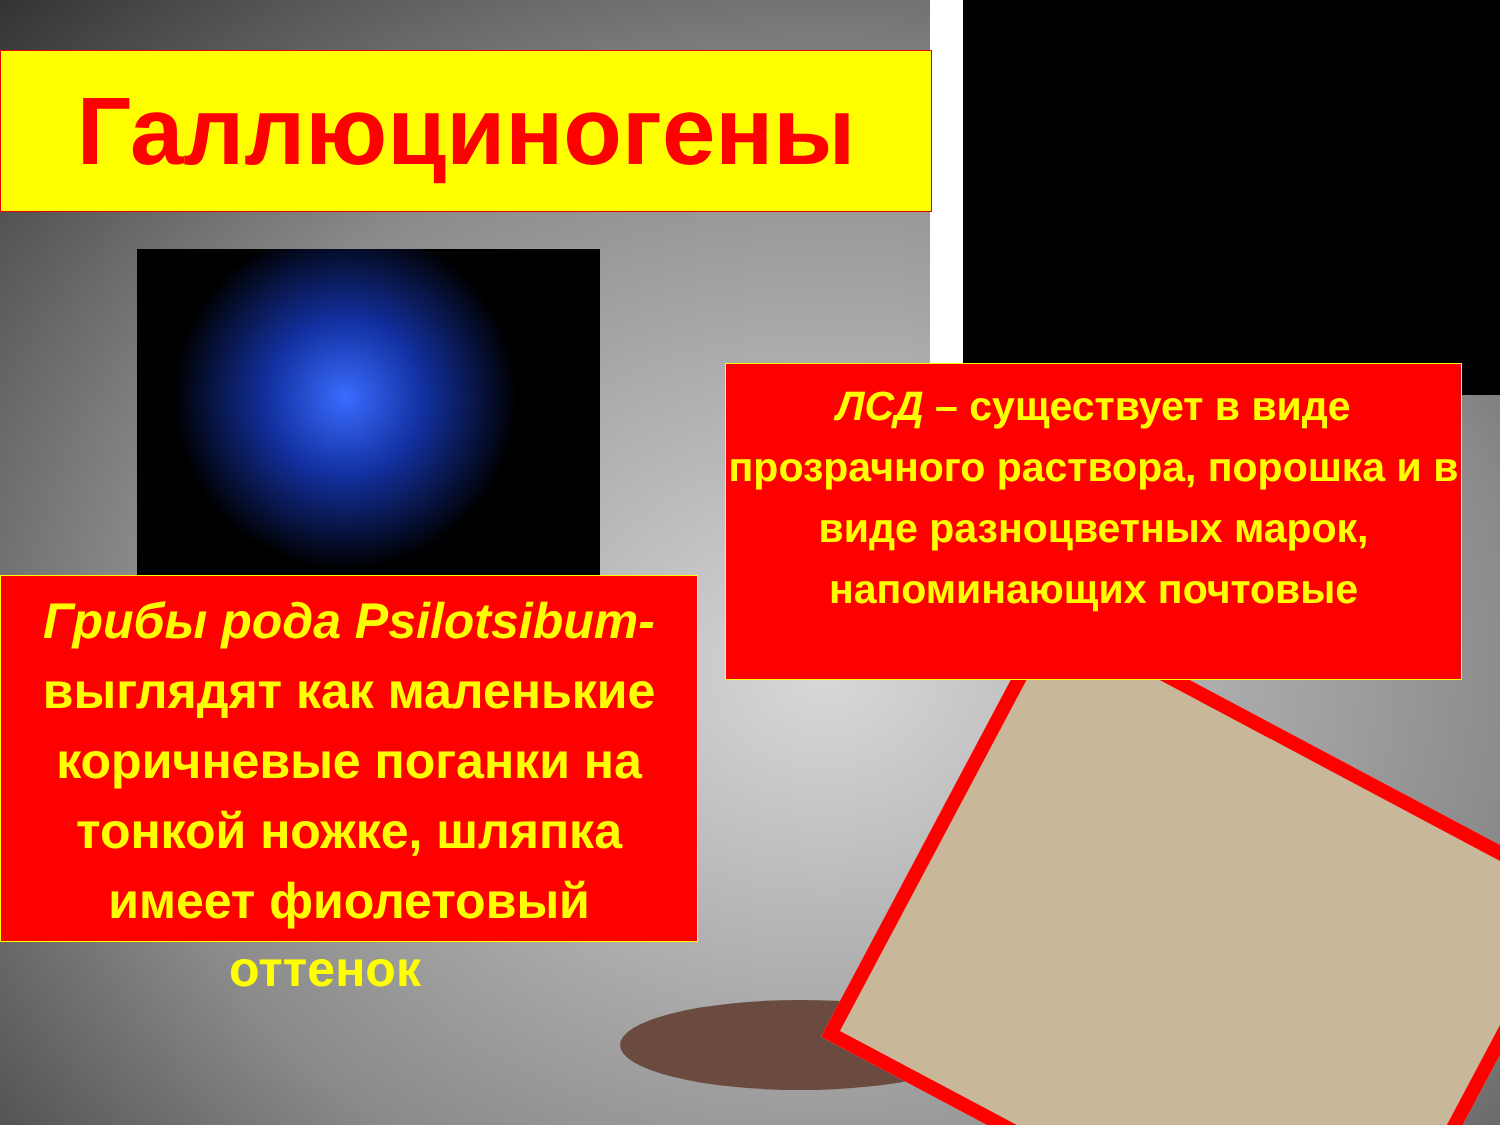Галлюциногены
ЛСД – существует в виде прозрачного раствора, порошка и в виде разноцветных марок, напоминающих почтовые
Грибы рода Psilotsibum- выглядят как маленькие коричневые поганки на тонкой ножке, шляпка имеет фиолетовый
оттенок